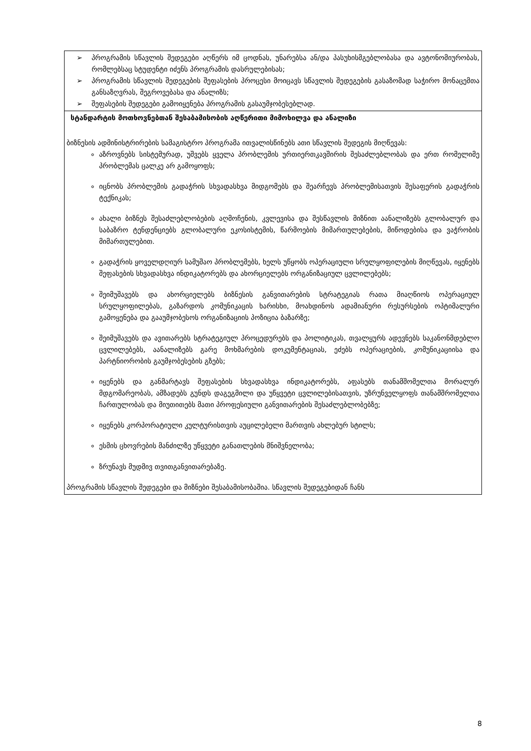| ➢ პროგრამის სწავლის შედეგები აღწერს იმ ცოდნას, უნარებსა ან/და პასუხისმგებლობასა და ავტონომიურობას, რომლებსაც სტუდენტი იძენს პროგრამის დასრულებისას; ➢ პროგრამის სწავლის შედეგების შეფასების პროცესი მოიცავს სწავლის შედეგების გასაზომად საჭირო მონაცემთა განსაზღვრას, შეგროვებასა და ანალიზს; ➢ შეფასების შედეგები გამოიყენება პროგრამის გასაუმჯობესებლად. |
| სტანდარტის მოთხოვნებთან შესაბამისობის აღწერითი მიმოხილვა და ანალიზი ბიზნესის ადმინისტრირების სამაგისტრო პროგრამა ითვალისწინებს ათი სწავლის შედეგის მიღწევას: აზროვნებს სისტემურად, უშვებს ყველა პრობლემის ურთიერთკავშირის შესაძლებლობას და ერთ რომელიმე პრობლემას ცალკე არ გამოყოფს; იცნობს პრობლემის გადაჭრის სხვადასხვა მიდგომებს და შეარჩევს პრობლემისათვის შესაფერის გადაჭრის ტექნიკას; ახალი ბიზნეს შესაძლებლობების აღმოჩენის, კვლევისა და შესწავლის მიზნით აანალიზებს გლობალურ და საბაზრო ტენდენციებს გლობალური ეკოსისტემის, წარმოების მიმართულებების, მიწოდებისა და ვაჭრობის მიმართულებით. გადაჭრის ყოველდღიურ სამუშაო პრობლემებს, ხელს უწყობს ოპერაციული სრულყოფილების მიღწევას, იყენებს შეფასების სხვადასხვა ინდიკატორებს და ახორციელებს ორგანიზაციულ ცვლილებებს; შეიმუშავებს და ახორციელებს ბიზნესის განვითარების სტრატეგიას რათა მიაღწიოს ოპერაციულ სრულყოფილებას, გაზარდოს კომუნიკაცის ხარისხი, მოახდინოს ადამიანური რესურსების ოპტიმალური გამოყენება და გააუმჯობესოს ორგანიზაციის პოზიცია ბაზარზე; შეიმუშავებს და ავითარებს სტრატეგიულ პროცედურებს და პოლიტიკას, თვალყურს ადევნებს საკანონმდებლო ცვლილებებს, აანალიზებს გარე მოხმარების დოკუმენტაციას, ეძებს ოპერაციების, კომუნიკაციისა და პარტნიორობის გაუმჯობესების გზებს; იყენებს და განმარტავს შეფასების სხვადასხვა ინდიკატორებს, აფასებს თანამშომელთა მორალურ მდგომარეობას, ამზადებს გუნდს დაგეგმილი და უწყვეტი ცვლილებისათვის, უზრუნველყოფს თანამშრომელთა ჩართულობას და მიუთითებს მათი პროფესიული განვითარების შესაძლებლობებზე; იყენებს კორპორატიული კულტურისთვის აუცილებელი მართვის ახლებურ სტილს; ესმის ცხოვრების მანძილზე უწყვეტი განათლების მნიშვნელობა; ზრუნავს მუდმივ თვითგანვითარებაზე. პროგრამის სწავლის შედეგები და მიზნები შესაბამისობაშია. სწავლის შედეგებიდან ჩანს |
8